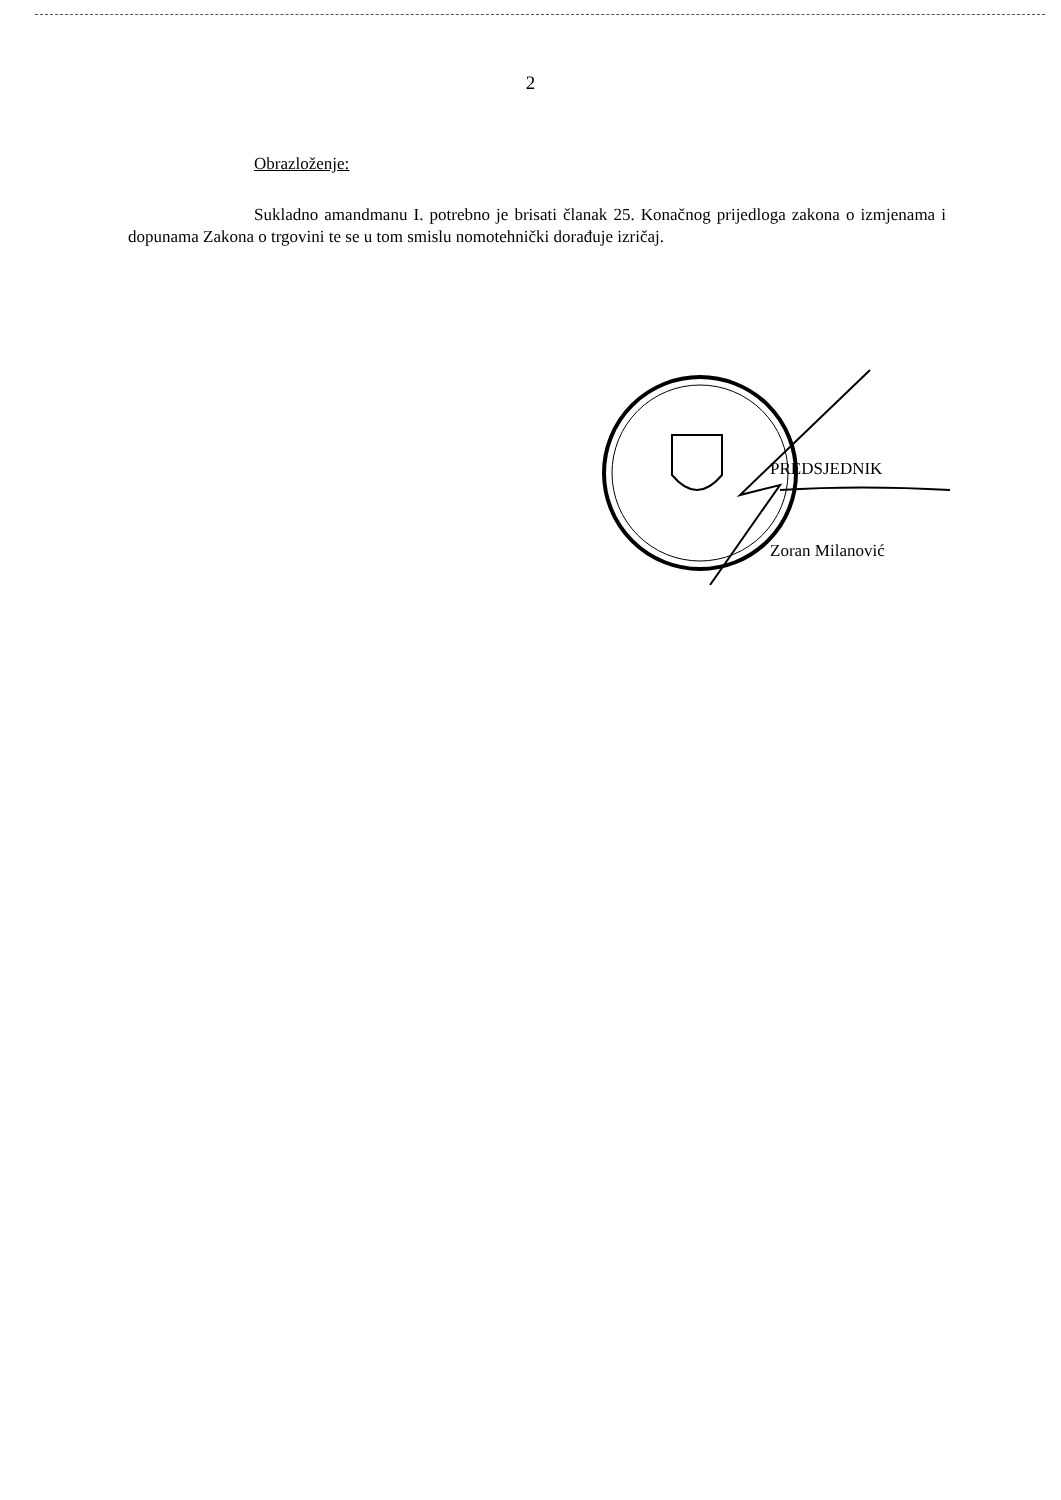2
Obrazloženje:
Sukladno amandmanu I. potrebno je brisati članak 25. Konačnog prijedloga zakona o izmjenama i dopunama Zakona o trgovini te se u tom smislu nomotehnički dorađuje izričaj.
PREDSJEDNIK
Zoran Milanović